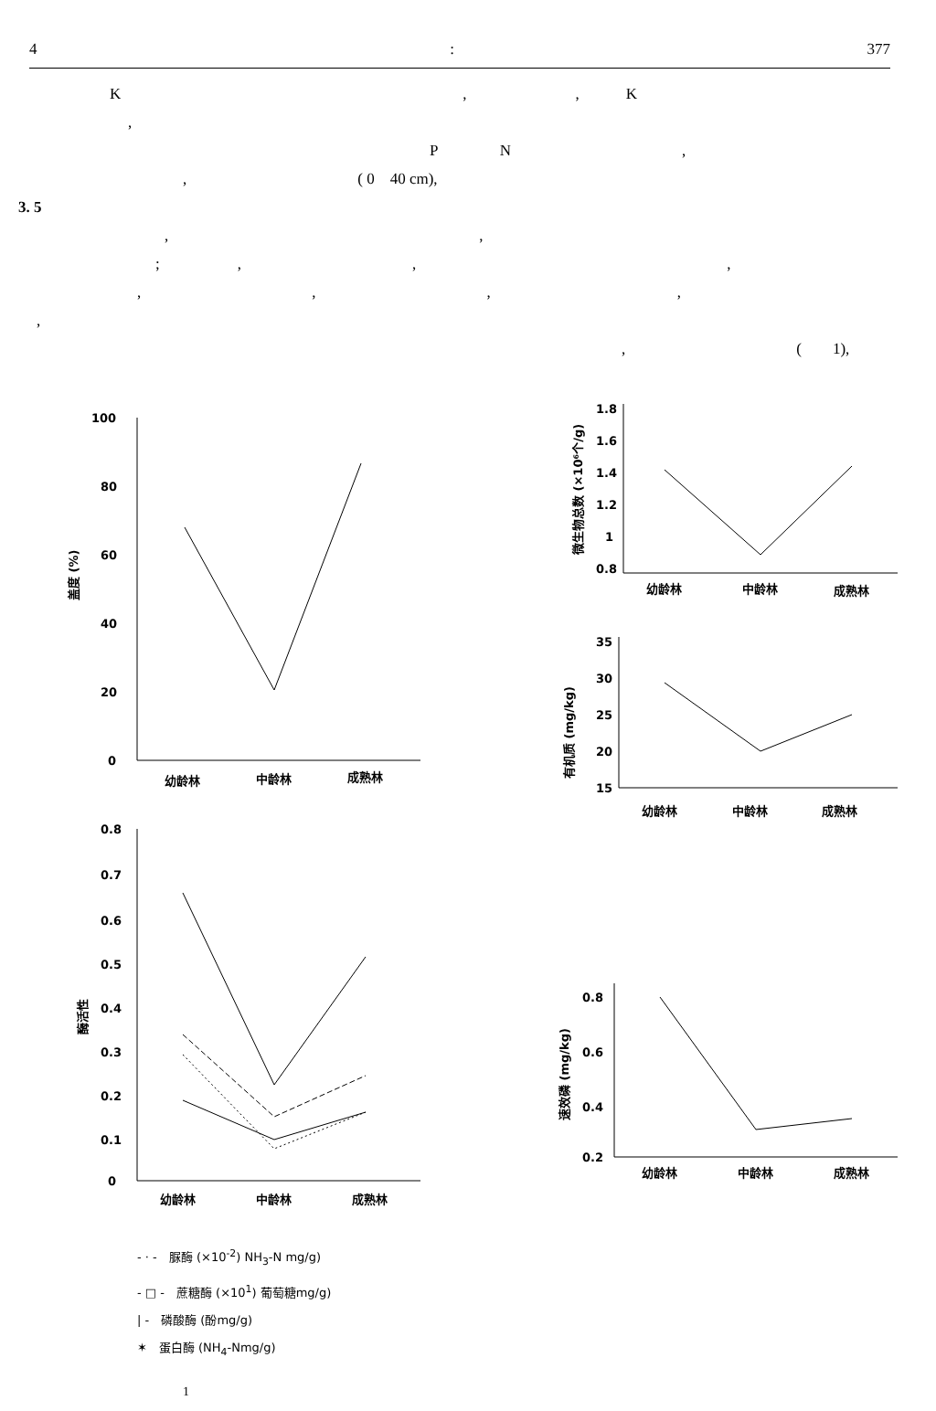4: 377
K　　　　　　　　　　　　　　　　　　　　　　,　　　　　　　,　　　K
,
P　　　　N　　　　　　　　　　　,
,　　　　　　　　　　　( 0　40 cm),
3. 5
,　　　　　　　　　　　　　　　　　　　　,
;　　　　　,　　　　　　　　　　　,　　　　　　　　　　　　　　　　　　　　,
,　　　　　　　　　　　,　　　　　　　　　　　,　　　　　　　　　　　　,
,
,　　　　　　　　　　　(　　1),
100
80
60
40
20
0
盖度 (%)
幼龄林
中龄林
成熟林
0.8
0.7
0.6
0.5
0.4
0.3
0.2
0.1
0
酶活性
幼龄林
中龄林
成熟林
- · -　脲酶 (×10<sup>-2</sup>) NH<sub>3</sub>-N mg/g)
- □ -　蔗糖酶 (×10<sup>1</sup>) 葡萄糖mg/g)
| -　磷酸酶 (酚mg/g)
✶　蛋白酶 (NH<sub>4</sub>-Nmg/g)
1
1.8
1.6
1.4
1.2
1
0.8
微生物总数 (×10⁶个/g)
幼龄林
中龄林
成熟林
35
30
25
20
15
有机质 (mg/kg)
幼龄林 中龄林 成熟林
0.8
0.6
0.4
0.2
速效磷 (mg/kg)
幼龄林
中龄林
成熟林